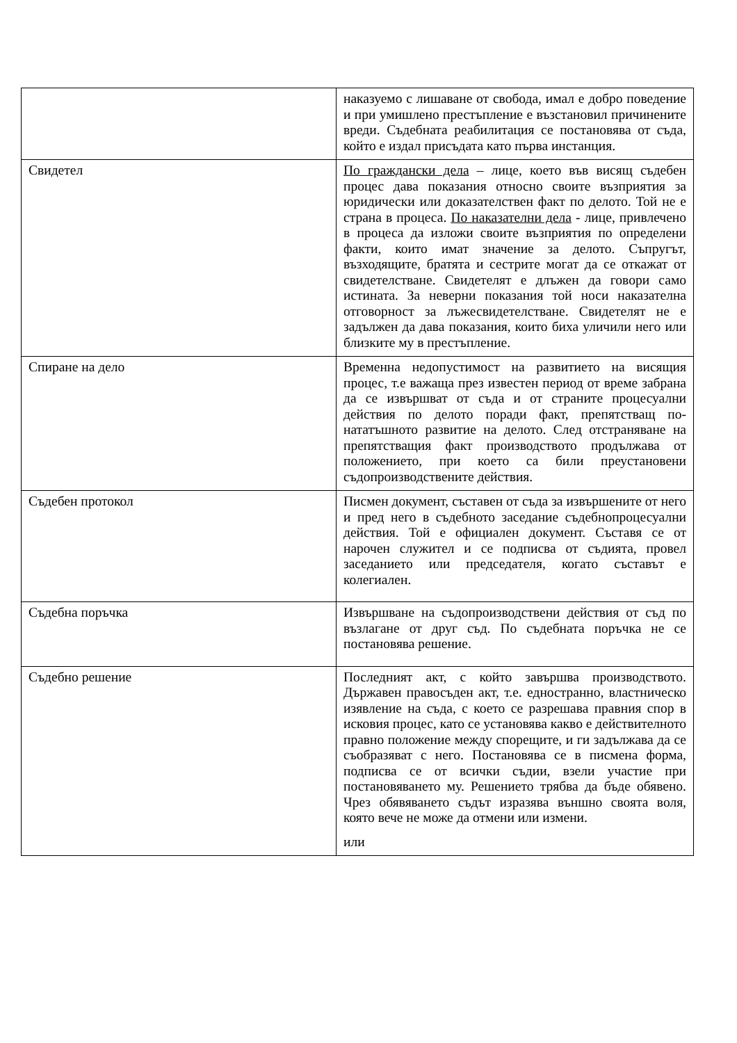| | наказуемо с лишаване от свобода, имал е добро поведение и при умишлено престъпление е възстановил причинените вреди. Съдебната реабилитация се постановява от съда, който е издал присъдата като първа инстанция. |
| Свидетел | По граждански дела – лице, което във висящ съдебен процес дава показания относно своите възприятия за юридически или доказателствен факт по делото. Той не е страна в процеса. По наказателни дела - лице, привлечено в процеса да изложи своите възприятия по определени факти, които имат значение за делото. Съпругът, възходящите, братята и сестрите могат да се откажат от свидетелстване. Свидетелят е длъжен да говори само истината. За неверни показания той носи наказателна отговорност за лъжесвидетелстване. Свидетелят не е задължен да дава показания, които биха уличили него или близките му в престъпление. |
| Спиране на дело | Временна недопустимост на развитието на висящия процес, т.е важаща през известен период от време забрана да се извършват от съда и от страните процесуални действия по делото поради факт, препятстващ по-нататъшното развитие на делото. След отстраняване на препятстващия факт производството продължава от положението, при което са били преустановени съдопроизводствените действия. |
| Съдебен протокол | Писмен документ, съставен от съда за извършените от него и пред него в съдебното заседание съдебнопроцесуални действия. Той е официален документ. Съставя се от нарочен служител и се подписва от съдията, провел заседанието или председателя, когато съставът е колегиален. |
| Съдебна поръчка | Извършване на съдопроизводствени действия от съд по възлагане от друг съд. По съдебната поръчка не се постановява решение. |
| Съдебно решение | Последният акт, с който завършва производството. Държавен правосъден акт, т.е. едностранно, властническо изявление на съда, с което се разрешава правния спор в исковия процес, като се установява какво е действителното правно положение между спорещите, и ги задължава да се съобразяват с него. Постановява се в писмена форма, подписва се от всички съдии, взели участие при постановяването му. Решението трябва да бъде обявено. Чрез обявяването съдът изразява външно своята воля, която вече не може да отмени или измени. или |